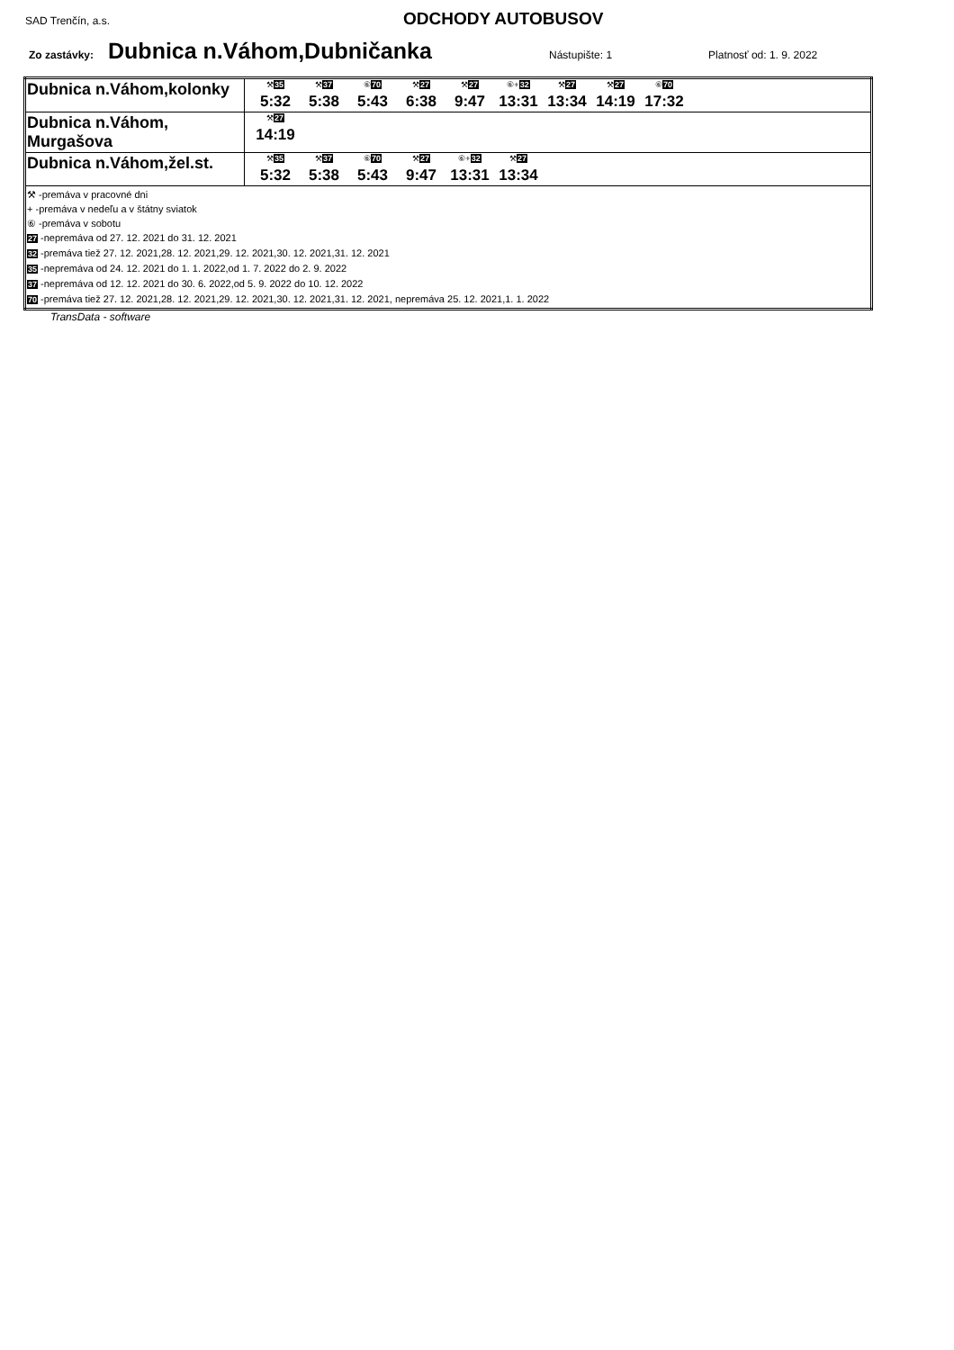SAD Trenčín, a.s. ODCHODY AUTOBUSOV
Zo zastávky: Dubnica n.Váhom,Dubničanka Nástupište: 1 Platnosť od: 1. 9. 2022
| Dubnica n.Váhom,kolonky | ⚒ 35 5:32 ⚒ 37 5:38 ⑥ 70 5:43 ⚒ 27 6:38 ⚒ 27 9:47 ⑥+ 32 13:31 ⚒ 27 13:34 ⚒ 27 14:19 ⑥ 70 17:32 |
| Dubnica n.Váhom, Murgašova | ⚒ 27 14:19 |
| Dubnica n.Váhom,žel.st. | ⚒ 35 5:32 ⚒ 37 5:38 ⑥ 70 5:43 ⚒ 27 9:47 ⑥+ 32 13:31 ⚒ 27 13:34 |
| ⚒ -premáva v pracovné dni + -premáva v nedeľu a v štátny sviatok ⑥ -premáva v sobotu 27 -nepremáva od 27. 12. 2021 do 31. 12. 2021 32 -premáva tiež 27. 12. 2021,28. 12. 2021,29. 12. 2021,30. 12. 2021,31. 12. 2021 35 -nepremáva od 24. 12. 2021 do 1. 1. 2022,od 1. 7. 2022 do 2. 9. 2022 37 -nepremáva od 12. 12. 2021 do 30. 6. 2022,od 5. 9. 2022 do 10. 12. 2022 70 -premáva tiež 27. 12. 2021,28. 12. 2021,29. 12. 2021,30. 12. 2021,31. 12. 2021, nepremáva 25. 12. 2021,1. 1. 2022 | |
TransData - software